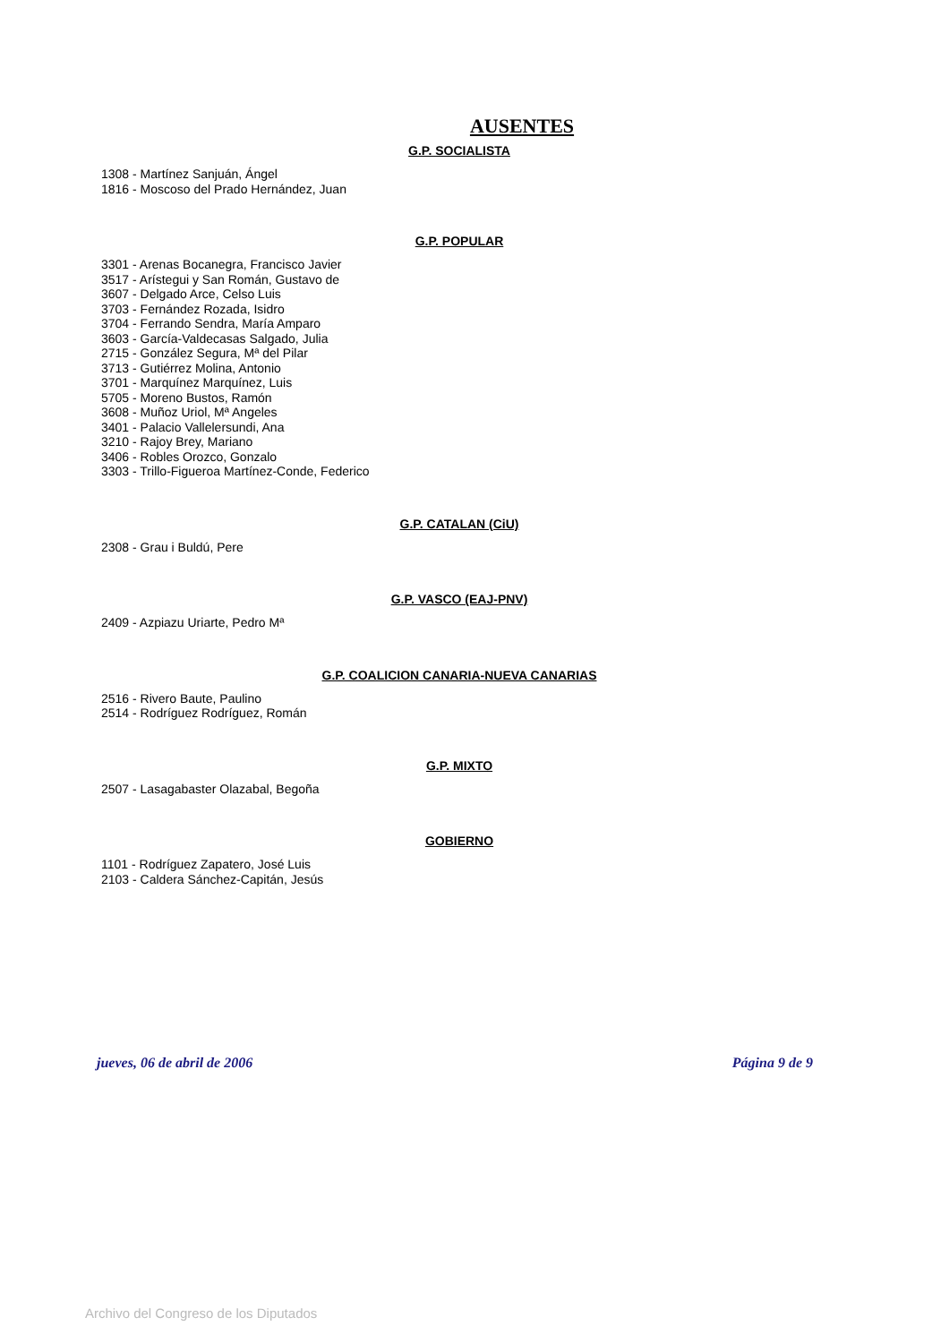AUSENTES
G.P. SOCIALISTA
1308 - Martínez Sanjuán, Ángel
1816 - Moscoso del Prado Hernández, Juan
G.P. POPULAR
3301 - Arenas Bocanegra, Francisco Javier
3517 - Arístegui y San Román, Gustavo de
3607 - Delgado Arce, Celso Luis
3703 - Fernández Rozada, Isidro
3704 - Ferrando Sendra, María Amparo
3603 - García-Valdecasas Salgado, Julia
2715 - González Segura, Mª del Pilar
3713 - Gutiérrez Molina, Antonio
3701 - Marquínez Marquínez, Luis
5705 - Moreno Bustos, Ramón
3608 - Muñoz Uriol, Mª Angeles
3401 - Palacio Vallelersundi, Ana
3210 - Rajoy Brey, Mariano
3406 - Robles Orozco, Gonzalo
3303 - Trillo-Figueroa Martínez-Conde, Federico
G.P. CATALAN (CiU)
2308 - Grau i Buldú, Pere
G.P. VASCO (EAJ-PNV)
2409 - Azpiazu Uriarte, Pedro Mª
G.P. COALICION CANARIA-NUEVA CANARIAS
2516 - Rivero Baute, Paulino
2514 - Rodríguez Rodríguez, Román
G.P. MIXTO
2507 - Lasagabaster Olazabal, Begoña
GOBIERNO
1101 - Rodríguez Zapatero, José Luis
2103 - Caldera Sánchez-Capitán, Jesús
jueves, 06 de abril de 2006 Página 9 de 9
Archivo del Congreso de los Diputados